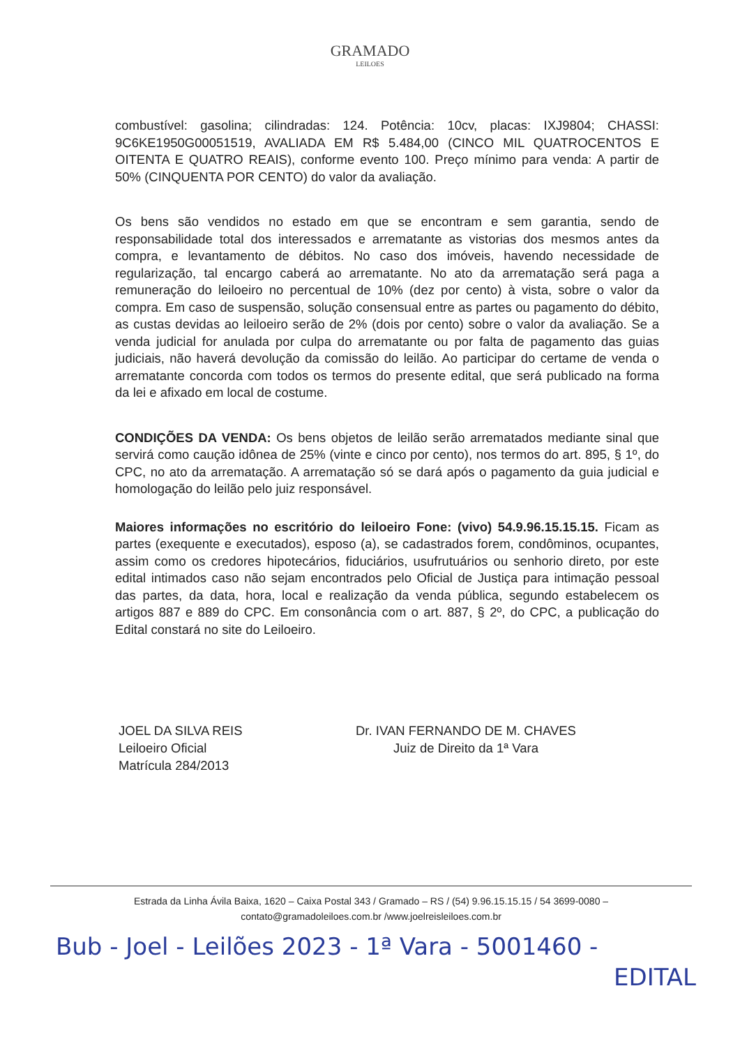GRAMADO
LEILOES
combustível: gasolina; cilindradas: 124. Potência: 10cv, placas: IXJ9804; CHASSI: 9C6KE1950G00051519, AVALIADA EM R$ 5.484,00 (CINCO MIL QUATROCENTOS E OITENTA E QUATRO REAIS), conforme evento 100. Preço mínimo para venda: A partir de 50% (CINQUENTA POR CENTO) do valor da avaliação.
Os bens são vendidos no estado em que se encontram e sem garantia, sendo de responsabilidade total dos interessados e arrematante as vistorias dos mesmos antes da compra, e levantamento de débitos. No caso dos imóveis, havendo necessidade de regularização, tal encargo caberá ao arrematante. No ato da arrematação será paga a remuneração do leiloeiro no percentual de 10% (dez por cento) à vista, sobre o valor da compra. Em caso de suspensão, solução consensual entre as partes ou pagamento do débito, as custas devidas ao leiloeiro serão de 2% (dois por cento) sobre o valor da avaliação. Se a venda judicial for anulada por culpa do arrematante ou por falta de pagamento das guias judiciais, não haverá devolução da comissão do leilão. Ao participar do certame de venda o arrematante concorda com todos os termos do presente edital, que será publicado na forma da lei e afixado em local de costume.
CONDIÇÕES DA VENDA: Os bens objetos de leilão serão arrematados mediante sinal que servirá como caução idônea de 25% (vinte e cinco por cento), nos termos do art. 895, § 1º, do CPC, no ato da arrematação. A arrematação só se dará após o pagamento da guia judicial e homologação do leilão pelo juiz responsável.
Maiores informações no escritório do leiloeiro Fone: (vivo) 54.9.96.15.15.15. Ficam as partes (exequente e executados), esposo (a), se cadastrados forem, condôminos, ocupantes, assim como os credores hipotecários, fiduciários, usufrutuários ou senhorio direto, por este edital intimados caso não sejam encontrados pelo Oficial de Justiça para intimação pessoal das partes, da data, hora, local e realização da venda pública, segundo estabelecem os artigos 887 e 889 do CPC. Em consonância com o art. 887, § 2º, do CPC, a publicação do Edital constará no site do Leiloeiro.
JOEL DA SILVA REIS
Leiloeiro Oficial
Matrícula 284/2013
Dr. IVAN FERNANDO DE M. CHAVES
Juiz de Direito da 1ª Vara
Estrada da Linha Ávila Baixa, 1620 – Caixa Postal 343 / Gramado – RS / (54) 9.96.15.15.15 / 54 3699-0080 –
contato@gramadoleiloes.com.br /www.joelreisleiloes.com.br
Bub - Joel - Leilões 2023 - 1ª Vara - 5001460 -
EDITAL